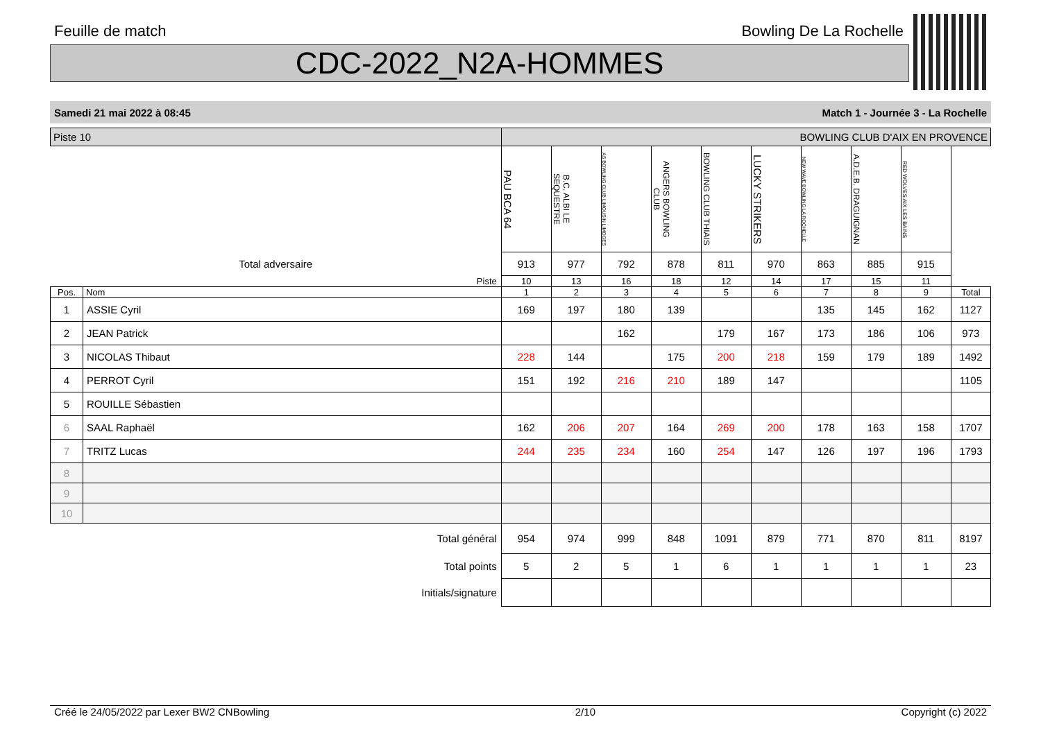Feuille de match Bowling De La Rochelle
CDC-2022_N2A-HOMMES
Samedi 21 mai 2022 à 08:45 Match 1 - Journée 3 - La Rochelle
| Piste 10 | | BOWLING CLUB D'AIX EN PROVENCE | | | | | | | | | | |
| | | | PAU BCA 64 | B.C. ALBI LE SEQUESTRE | AS BOWLING CLUB LIMOUSIN LIMOGES | ANGERS BOWLING CLUB | BOWLING CLUB THIAIS | LUCKY STRIKERS | NEW WAVE BOWLING LA ROCHELLE | A.D.E.B. DRAGUIGNAN | RED WOLVES AIX LES BAINS | |
| Total adversaire | | | 913 | 977 | 792 | 878 | 811 | 970 | 863 | 885 | 915 | |
| Piste | | | 10 | 13 | 16 | 18 | 12 | 14 | 17 | 15 | 11 | |
| Pos. | Nom | | 1 | 2 | 3 | 4 | 5 | 6 | 7 | 8 | 9 | Total |
| 1 | ASSIE Cyril | | 169 | 197 | 180 | 139 | | | 135 | 145 | 162 | 1127 |
| 2 | JEAN Patrick | | | | 162 | | 179 | 167 | 173 | 186 | 106 | 973 |
| 3 | NICOLAS Thibaut | | 228 | 144 | | 175 | 200 | 218 | 159 | 179 | 189 | 1492 |
| 4 | PERROT Cyril | | 151 | 192 | 216 | 210 | 189 | 147 | | | | 1105 |
| 5 | ROUILLE Sébastien | | | | | | | | | | | |
| 6 | SAAL Raphaël | | 162 | 206 | 207 | 164 | 269 | 200 | 178 | 163 | 158 | 1707 |
| 7 | TRITZ Lucas | | 244 | 235 | 234 | 160 | 254 | 147 | 126 | 197 | 196 | 1793 |
| 8 | | | | | | | | | | | | |
| 9 | | | | | | | | | | | | |
| 10 | | | | | | | | | | | | |
| Total général | | | 954 | 974 | 999 | 848 | 1091 | 879 | 771 | 870 | 811 | 8197 |
| Total points | | | 5 | 2 | 5 | 1 | 6 | 1 | 1 | 1 | 1 | 23 |
| Initials/signature | | | | | | | | | | | | |
Créé le 24/05/2022 par Lexer BW2 CNBowling 2/10 Copyright (c) 2022